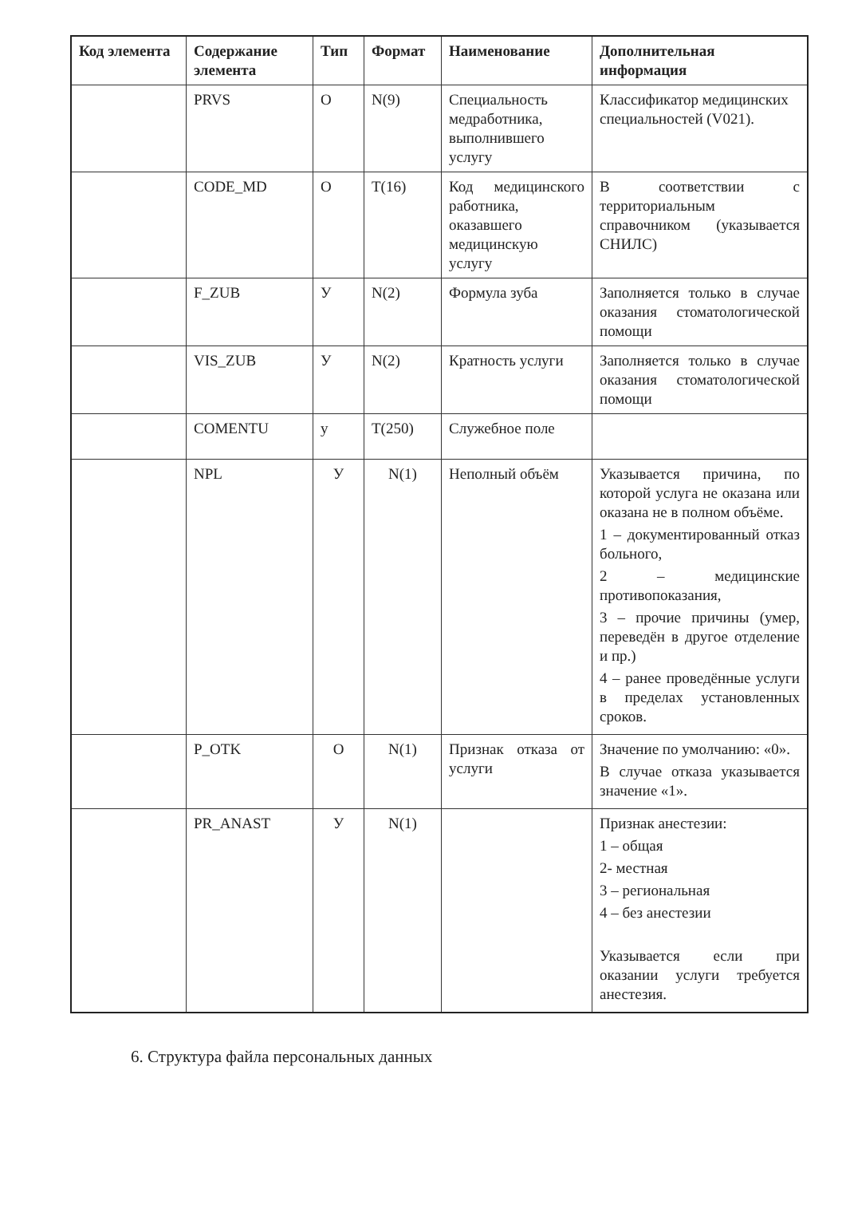| Код элемента | Содержание элемента | Тип | Формат | Наименование | Дополнительная информация |
| --- | --- | --- | --- | --- | --- |
| | PRVS | О | N(9) | Специальность медработника, выполнившего услугу | Классификатор медицинских специальностей (V021). |
| | CODE_MD | О | T(16) | Код медицинского работника, оказавшего медицинскую услугу | В соответствии с территориальным справочником (указывается СНИЛС) |
| | F_ZUB | У | N(2) | Формула зуба | Заполняется только в случае оказания стоматологической помощи |
| | VIS_ZUB | У | N(2) | Кратность услуги | Заполняется только в случае оказания стоматологической помощи |
| | COMENTU | у | T(250) | Служебное поле | |
| | NPL | У | N(1) | Неполный объём | Указывается причина, по которой услуга не оказана или оказана не в полном объёме. 1 – документированный отказ больного, 2 – медицинские противопоказания, 3 – прочие причины (умер, переведён в другое отделение и пр.) 4 – ранее проведённые услуги в пределах установленных сроков. |
| | P_OTK | О | N(1) | Признак отказа от услуги | Значение по умолчанию: «0». В случае отказа указывается значение «1». |
| | PR_ANAST | У | N(1) | | Признак анестезии: 1 – общая 2- местная 3 – региональная 4 – без анестезии Указывается если при оказании услуги требуется анестезия. |
6. Структура файла персональных данных